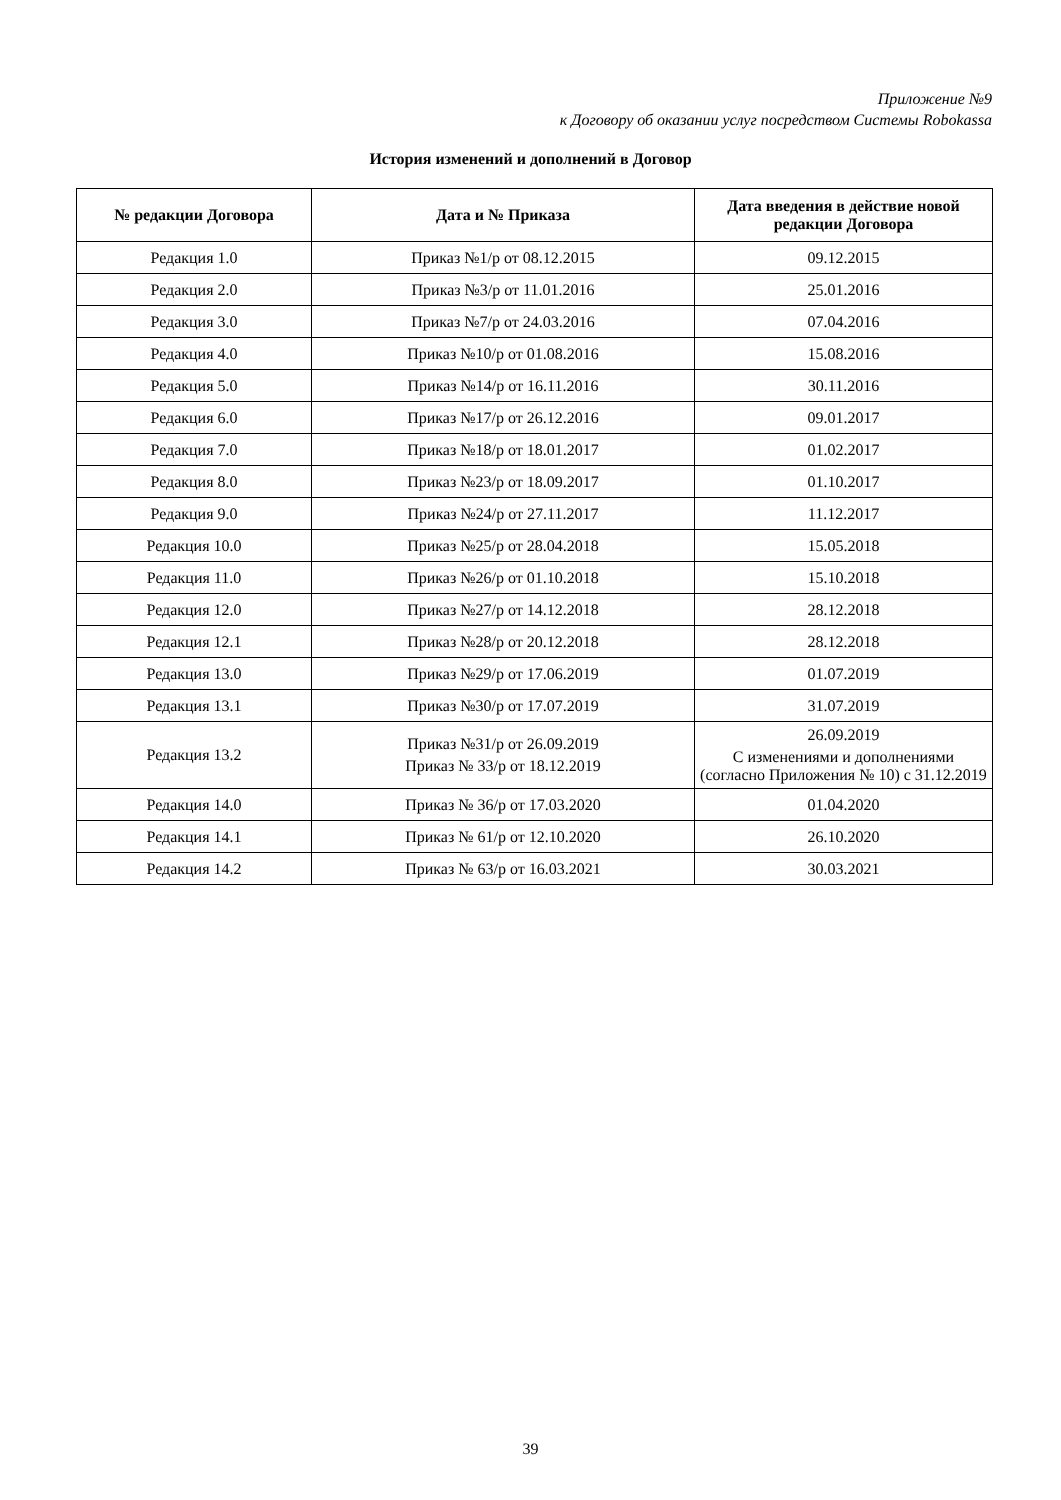Приложение №9
к Договору об оказании услуг посредством Системы Robokassa
История изменений и дополнений в Договор
| № редакции Договора | Дата и № Приказа | Дата введения в действие новой редакции Договора |
| --- | --- | --- |
| Редакция 1.0 | Приказ №1/р от 08.12.2015 | 09.12.2015 |
| Редакция 2.0 | Приказ №3/р от 11.01.2016 | 25.01.2016 |
| Редакция 3.0 | Приказ №7/р от 24.03.2016 | 07.04.2016 |
| Редакция 4.0 | Приказ №10/р от 01.08.2016 | 15.08.2016 |
| Редакция 5.0 | Приказ №14/р от 16.11.2016 | 30.11.2016 |
| Редакция 6.0 | Приказ №17/р от 26.12.2016 | 09.01.2017 |
| Редакция 7.0 | Приказ №18/р от 18.01.2017 | 01.02.2017 |
| Редакция 8.0 | Приказ №23/р от 18.09.2017 | 01.10.2017 |
| Редакция 9.0 | Приказ №24/р от 27.11.2017 | 11.12.2017 |
| Редакция 10.0 | Приказ №25/р от 28.04.2018 | 15.05.2018 |
| Редакция 11.0 | Приказ №26/р от 01.10.2018 | 15.10.2018 |
| Редакция 12.0 | Приказ №27/р от 14.12.2018 | 28.12.2018 |
| Редакция 12.1 | Приказ №28/р от 20.12.2018 | 28.12.2018 |
| Редакция 13.0 | Приказ №29/р от 17.06.2019 | 01.07.2019 |
| Редакция 13.1 | Приказ №30/р от 17.07.2019 | 31.07.2019 |
| Редакция 13.2 | Приказ №31/р от 26.09.2019 Приказ № 33/р от 18.12.2019 | 26.09.2019 С изменениями и дополнениями (согласно Приложения № 10) с 31.12.2019 |
| Редакция 14.0 | Приказ № 36/р от 17.03.2020 | 01.04.2020 |
| Редакция 14.1 | Приказ № 61/р от 12.10.2020 | 26.10.2020 |
| Редакция 14.2 | Приказ № 63/р от 16.03.2021 | 30.03.2021 |
39